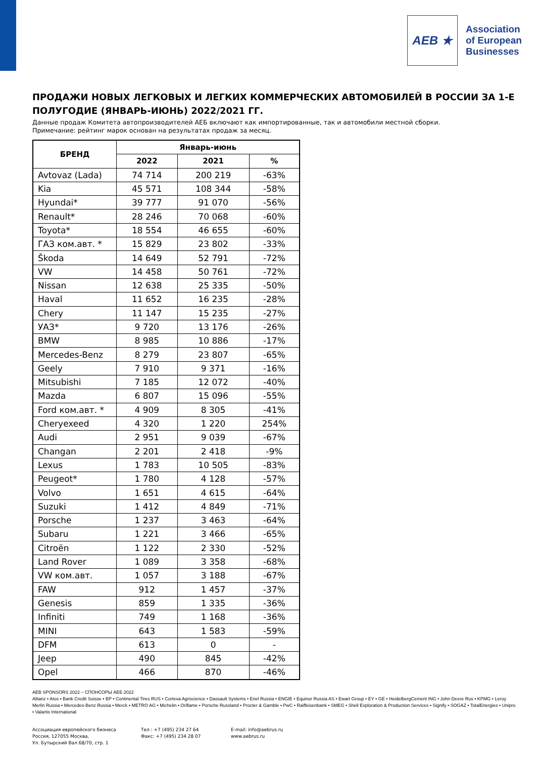AEB ★
Association
of European
Businesses
ПРОДАЖИ НОВЫХ ЛЕГКОВЫХ И ЛЕГКИХ КОММЕРЧЕСКИХ АВТОМОБИЛЕЙ В РОССИИ ЗА 1-Е ПОЛУГОДИЕ (ЯНВАРЬ-ИЮНЬ) 2022/2021 ГГ.
Данные продаж Комитета автопроизводителей АЕБ включают как импортированные, так и автомобили местной сборки.
Примечание: рейтинг марок основан на результатах продаж за месяц.
| БРЕНД | Январь-июнь | | |
| --- | --- | --- | --- |
| | 2022 | 2021 | % |
| Avtovaz (Lada) | 74 714 | 200 219 | -63% |
| Kia | 45 571 | 108 344 | -58% |
| Hyundai* | 39 777 | 91 070 | -56% |
| Renault* | 28 246 | 70 068 | -60% |
| Toyota* | 18 554 | 46 655 | -60% |
| ГАЗ ком.авт. * | 15 829 | 23 802 | -33% |
| Škoda | 14 649 | 52 791 | -72% |
| VW | 14 458 | 50 761 | -72% |
| Nissan | 12 638 | 25 335 | -50% |
| Haval | 11 652 | 16 235 | -28% |
| Chery | 11 147 | 15 235 | -27% |
| УАЗ* | 9 720 | 13 176 | -26% |
| BMW | 8 985 | 10 886 | -17% |
| Mercedes-Benz | 8 279 | 23 807 | -65% |
| Geely | 7 910 | 9 371 | -16% |
| Mitsubishi | 7 185 | 12 072 | -40% |
| Mazda | 6 807 | 15 096 | -55% |
| Ford ком.авт. * | 4 909 | 8 305 | -41% |
| Cheryexeed | 4 320 | 1 220 | 254% |
| Audi | 2 951 | 9 039 | -67% |
| Changan | 2 201 | 2 418 | -9% |
| Lexus | 1 783 | 10 505 | -83% |
| Peugeot* | 1 780 | 4 128 | -57% |
| Volvo | 1 651 | 4 615 | -64% |
| Suzuki | 1 412 | 4 849 | -71% |
| Porsche | 1 237 | 3 463 | -64% |
| Subaru | 1 221 | 3 466 | -65% |
| Citroën | 1 122 | 2 330 | -52% |
| Land Rover | 1 089 | 3 358 | -68% |
| VW ком.авт. | 1 057 | 3 188 | -67% |
| FAW | 912 | 1 457 | -37% |
| Genesis | 859 | 1 335 | -36% |
| Infiniti | 749 | 1 168 | -36% |
| MINI | 643 | 1 583 | -59% |
| DFM | 613 | 0 | - |
| Jeep | 490 | 845 | -42% |
| Opel | 466 | 870 | -46% |
AEB SPONSORS 2022 – СПОНСОРЫ АЕБ 2022
Allianz • Atos • Bank Credit Suisse • BP • Continental Tires RUS • Corteva Agriscience • Dassault Systems • Enel Russia • ENGIE • Equinor Russia AS • Ewart Group • EY • GE • HeidelbergCement ING • John Deere Rus • KPMG • Leroy Merlin Russia • Mercedes-Benz Russia • Merck • METRO AG • Michelin • Oriflame • Porsche Russland • Procter & Gamble • PwC • Raiffeisenbank • SMEG • Shell Exploration & Production Services • Signify • SOGAZ • TotalEnergies • Unipro • Valartis International
Ассоциация европейского бизнеса
Россия, 127055 Москва,
Ул. Бутырский Вал 68/70, стр. 1
Тел.: +7 (495) 234 27 64
Факс: +7 (495) 234 28 07
E-mail: info@aebrus.ru
www.aebrus.ru